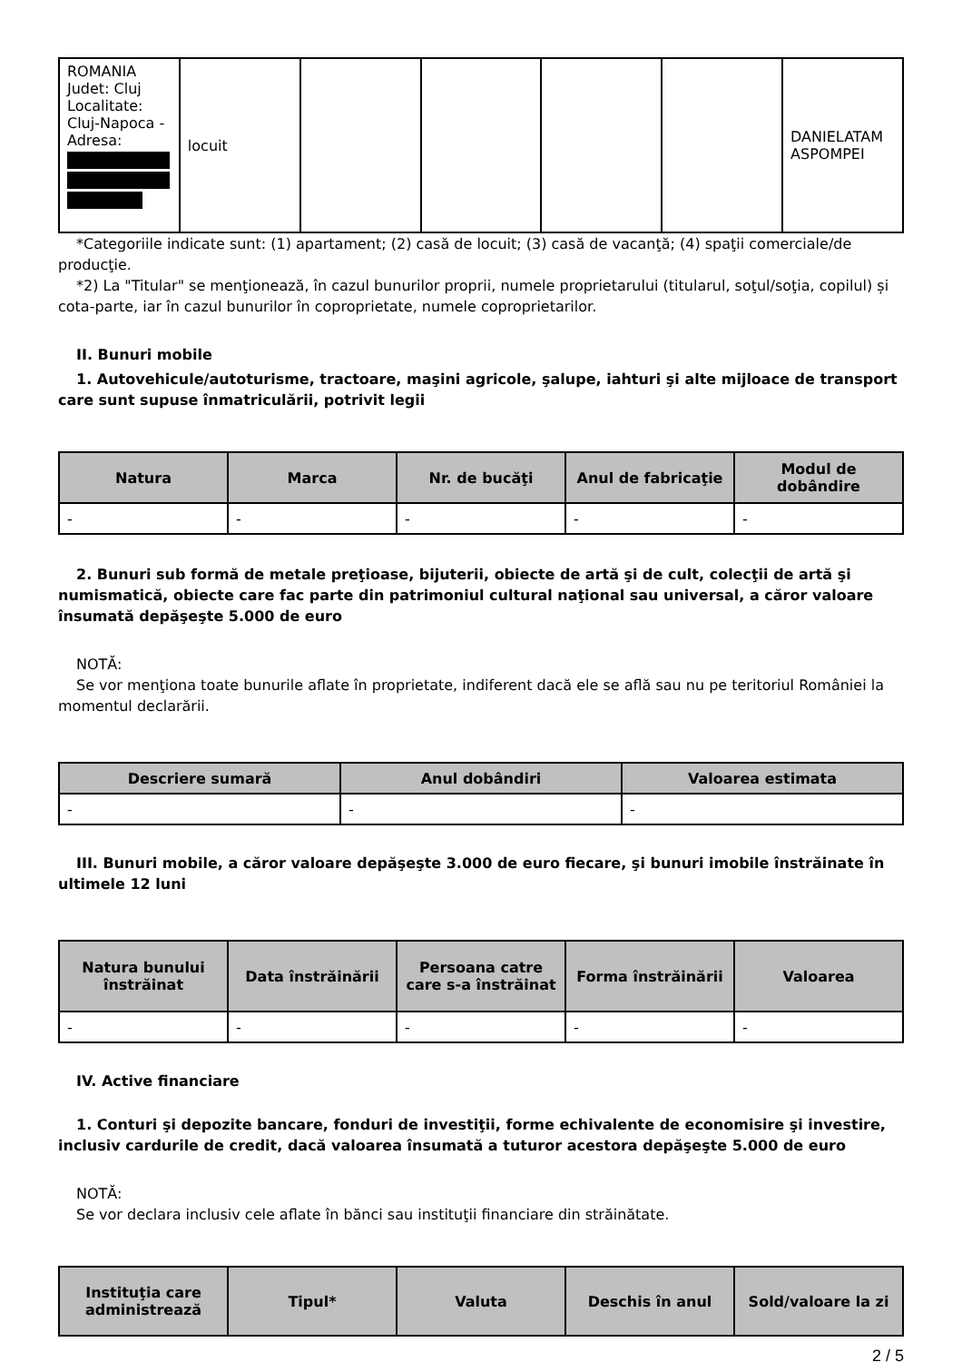| ROMANIA Judet: Cluj Localitate: Cluj-Napoca - Adresa: | locuit | | | | | DANIELATAM ASPOMPEI |
*Categoriile indicate sunt: (1) apartament; (2) casă de locuit; (3) casă de vacanţă; (4) spaţii comerciale/de producţie.
*2) La "Titular" se menţionează, în cazul bunurilor proprii, numele proprietarului (titularul, soţul/soţia, copilul) și cota-parte, iar în cazul bunurilor în coproprietate, numele coproprietarilor.
II. Bunuri mobile
1. Autovehicule/autoturisme, tractoare, maşini agricole, şalupe, iahturi şi alte mijloace de transport care sunt supuse înmatriculării, potrivit legii
| Natura | Marca | Nr. de bucăţi | Anul de fabricaţie | Modul de dobândire |
| --- | --- | --- | --- | --- |
| - | - | - | - | - |
2. Bunuri sub formă de metale preţioase, bijuterii, obiecte de artă şi de cult, colecţii de artă şi numismatică, obiecte care fac parte din patrimoniul cultural naţional sau universal, a căror valoare însumată depăşeşte 5.000 de euro
NOTĂ:
Se vor menţiona toate bunurile aflate în proprietate, indiferent dacă ele se află sau nu pe teritoriul României la momentul declarării.
| Descriere sumară | Anul dobândiri | Valoarea estimata |
| --- | --- | --- |
| - | - | - |
III. Bunuri mobile, a căror valoare depăşeşte 3.000 de euro fiecare, şi bunuri imobile înstrăinate în ultimele 12 luni
| Natura bunului înstrăinat | Data înstrăinării | Persoana catre care s-a înstrăinat | Forma înstrăinării | Valoarea |
| --- | --- | --- | --- | --- |
| - | - | - | - | - |
IV. Active financiare
1. Conturi şi depozite bancare, fonduri de investiţii, forme echivalente de economisire şi investire, inclusiv cardurile de credit, dacă valoarea însumată a tuturor acestora depăşeşte 5.000 de euro
NOTĂ:
Se vor declara inclusiv cele aflate în bănci sau instituţii financiare din străinătate.
| Instituţia care administrează | Tipul* | Valuta | Deschis în anul | Sold/valoare la zi |
| --- | --- | --- | --- | --- |
2 / 5